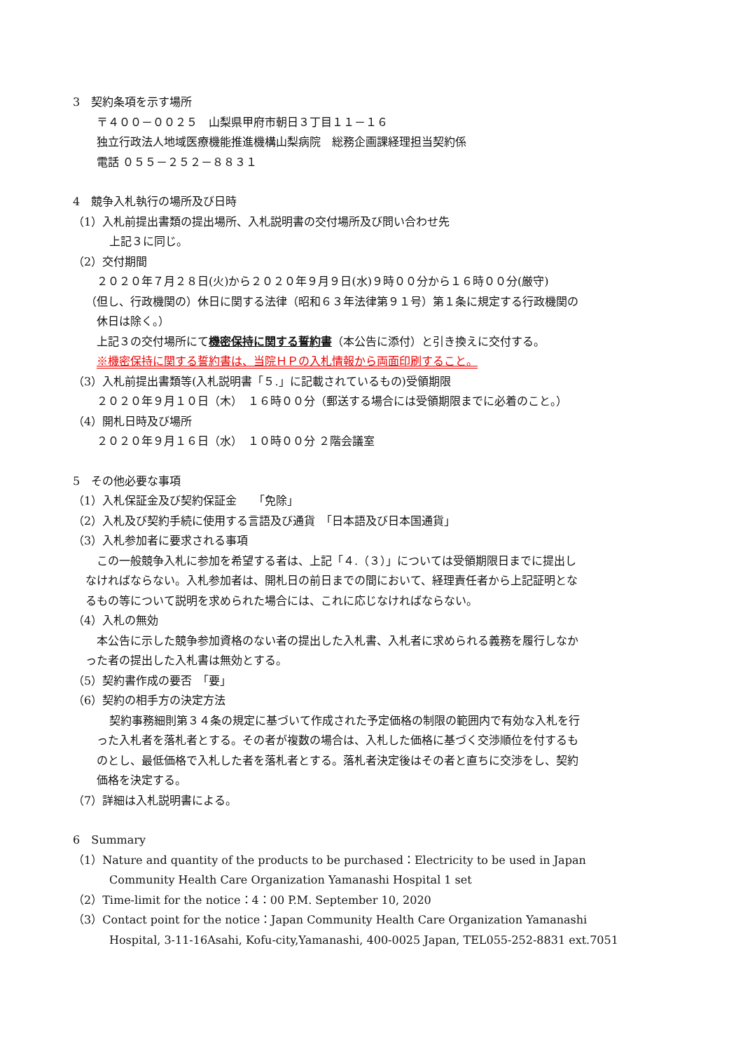3　契約条項を示す場所
〒４００－００２５　山梨県甲府市朝日３丁目１１－１６
独立行政法人地域医療機能推進機構山梨病院　総務企画課経理担当契約係
電話 ０５５－２５２－８８３１
4　競争入札執行の場所及び日時
（1）入札前提出書類の提出場所、入札説明書の交付場所及び問い合わせ先
上記３に同じ。
（2）交付期間
２０２０年７月２８日(火)から２０２０年９月９日(水)９時００分から１６時００分(厳守)
（但し、行政機関の）休日に関する法律（昭和６３年法律第９１号）第１条に規定する行政機関の
休日は除く。）
上記３の交付場所にて機密保持に関する誓約書（本公告に添付）と引き換えに交付する。
※機密保持に関する誓約書は、当院ＨＰの入札情報から両面印刷すること。
（3）入札前提出書類等(入札説明書「５.」に記載されているもの)受領期限
２０２０年９月１０日（木）　１６時００分（郵送する場合には受領期限までに必着のこと。）
（4）開札日時及び場所
２０２０年９月１６日（水）　１０時００分 ２階会議室
5　その他必要な事項
（1）入札保証金及び契約保証金　　「免除」
（2）入札及び契約手続に使用する言語及び通貨　「日本語及び日本国通貨」
（3）入札参加者に要求される事項
この一般競争入札に参加を希望する者は、上記「４.（３）」については受領期限日までに提出し
なければならない。入札参加者は、開札日の前日までの間において、経理責任者から上記証明とな
るもの等について説明を求められた場合には、これに応じなければならない。
（4）入札の無効
本公告に示した競争参加資格のない者の提出した入札書、入札者に求められる義務を履行しなか
った者の提出した入札書は無効とする。
（5）契約書作成の要否　「要」
（6）契約の相手方の決定方法
契約事務細則第３４条の規定に基づいて作成された予定価格の制限の範囲内で有効な入札を行
った入札者を落札者とする。その者が複数の場合は、入札した価格に基づく交渉順位を付するも
のとし、最低価格で入札した者を落札者とする。落札者決定後はその者と直ちに交渉をし、契約
価格を決定する。
（7）詳細は入札説明書による。
6　Summary
（1）Nature and quantity of the products to be purchased：Electricity to be used in Japan
Community Health Care Organization Yamanashi Hospital 1 set
（2）Time-limit for the notice：4：00 P.M. September 10, 2020
（3）Contact point for the notice：Japan Community Health Care Organization Yamanashi
Hospital, 3-11-16Asahi, Kofu-city,Yamanashi, 400-0025 Japan, TEL055-252-8831 ext.7051